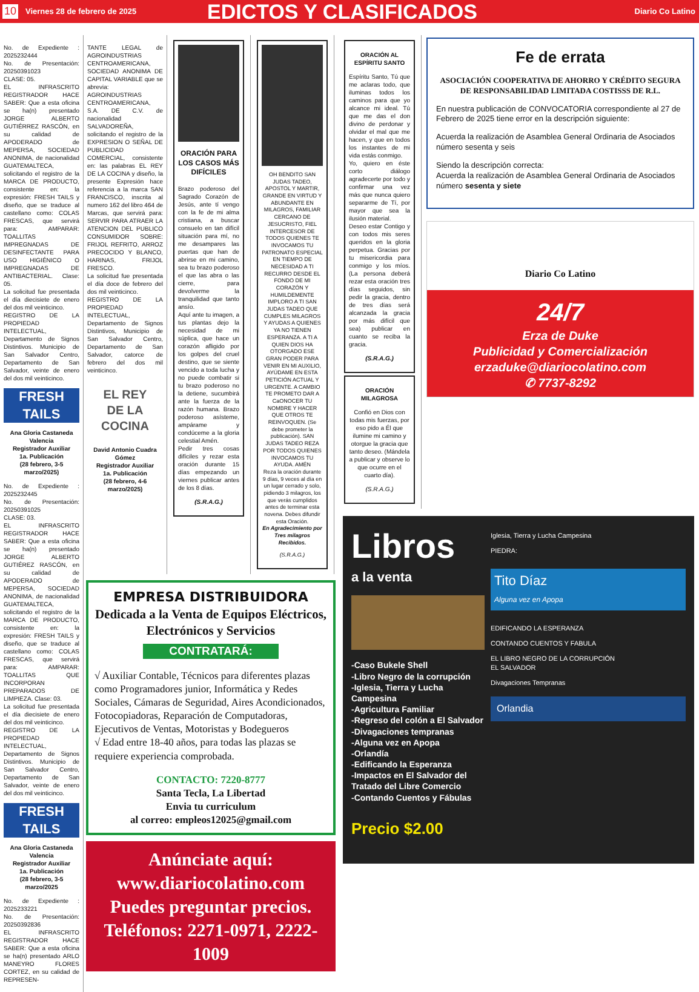10
Viernes 28 de febrero de 2025
EDICTOS Y CLASIFICADOS
Diario Co Latino
No. de Expediente : 2025232444
No. de Presentación: 20250391023
CLASE: 05.
EL INFRASCRITO REGISTRADOR HACE SABER: Que a esta oficina se ha(n) presentado JORGE ALBERTO GUTIÉRREZ RASCÓN, en su calidad de APODERADO de MEPERSA, SOCIEDAD ANONIMA, de nacionalidad GUATEMALTECA, solicitando el registro de la MARCA DE PRODUCTO, consistente en: la expresión: FRESH TAILS y diseño, que se traduce al castellano como: COLAS FRESCAS, que servirá para: AMPARAR: TOALLITAS IMPREGNADAS DE DESINFECTANTE PARA USO HIGIÉNICO O IMPREGNADAS DE ANTIBACTERIAL. Clase: 05.
La solicitud fue presentada el día diecisiete de enero del dos mil veinticinco.
REGISTRO DE LA PROPIEDAD INTELECTUAL, Departamento de Signos Distintivos. Municipio de San Salvador Centro, Departamento de San Salvador, veinte de enero del dos mil veinticinco.
FRESH TAILS
Ana Gloria Castaneda Valencia
Registrador Auxiliar
1a. Publicación
(28 febrero, 3-5 marzo/2025)
No. de Expediente : 2025232445
No. de Presentación: 20250391025
CLASE: 03.
EL INFRASCRITO REGISTRADOR HACE SABER: Que a esta oficina se ha(n) presentado JORGE ALBERTO GUTIÉREZ RASCÓN, en su calidad de APODERADO de MEPERSA, SOCIEDAD ANONIMA, de nacionalidad GUATEMALTECA, solicitando el registro de la MARCA DE PRODUCTO, consistente en: la expresión: FRESH TAILS y diseño, que se traduce al castellano como: COLAS FRESCAS, que servirá para: AMPARAR: TOALLITAS QUE INCORPORAN PREPARADOS DE LIMPIEZA. Clase: 03.
La solicitud fue presentada el día diecisiete de enero del dos mil veinticinco.
REGISTRO DE LA PROPIEDAD INTELECTUAL, Departamento de Signos Distintivos. Municipio de San Salvador Centro, Departamento de San Salvador, veinte de enero del dos mil veinticinco.
FRESH TAILS
Ana Gloria Castaneda Valencia
Registrador Auxiliar
1a. Publicación
(28 febrero, 3-5 marzo/2025
No. de Expediente : 2025233221
No. de Presentación: 20250392836
EL INFRASCRITO REGISTRADOR HACE SABER: Que a esta oficina se ha(n) presentado ARLO MANEYRO FLORES CORTEZ, en su calidad de REPRESEN-
TANTE LEGAL de AGROINDUSTRIAS CENTROAMERICANA, SOCIEDAD ANONIMA DE CAPITAL VARIABLE que se abrevia: AGROINDUSTRIAS CENTROAMERICANA, S.A. DE C.V. de nacionalidad SALVADOREÑA, solicitando el registro de la EXPRESION O SEÑAL DE PUBLICIDAD COMERCIAL, consistente en: las palabras EL REY DE LA COCINA y diseño, la presente Expresión hace referencia a la marca SAN FRANCISCO, inscrita al numero 162 del libro 464 de Marcas, que servirá para: SERVIR PARA ATRAER LA ATENCION DEL PUBLICO CONSUMIDOR SOBRE: FRIJOL REFRITO, ARROZ PRECOCIDO Y BLANCO, HARINAS, FRIJOL FRESCO.
La solicitud fue presentada el día doce de febrero del dos mil veinticinco.
REGISTRO DE LA PROPIEDAD INTELECTUAL, Departamento de Signos Distintivos, Municipio de San Salvador Centro, Departamento de San Salvador, catorce de febrero del dos mil veinticinco.
EL REY
DE LA COCINA
David Antonio Cuadra Gómez
Registrador Auxiliar
1a. Publicación
(28 febrero, 4-6 marzo/2025)
ORACIÓN PARA LOS CASOS MÁS DIFÍCILES
Brazo poderoso del Sagrado Corazón de Jesús, ante tí vengo con la fe de mi alma cristiana, a buscar consuelo en tan difícil situación para mí, no me desampares las puertas que han de abrirse en mi camino, sea tu brazo poderoso el que las abra o las cierre, para devolverme la tranquilidad que tanto ansío.
Aquí ante tu imagen, a tus plantas dejo la necesidad de mi súplica, que hace un corazón afligido por los golpes del cruel destino, que se siente vencido a toda lucha y no puede combatir si tu brazo poderoso no la detiene, sucumbirá ante la fuerza de la razón humana. Brazo poderoso asísteme, ampárame y condúceme a la gloria celestial Amén.
Pedir tres cosas difíciles y rezar esta oración durante 15 días empezando un viernes publicar antes de los 8 días.
(S.R.A.G.)
OH BENDITO SAN JUDAS TADEO, APOSTOL Y MARTIR, GRANDE EN VIRTUD Y ABUNDANTE EN MILAGROS, FAMILIAR CERCANO DE JESUCRISTO, FIEL INTERCESOR DE TODOS QUIENES TE INVOCAMOS TU PATRONATO ESPECIAL EN TIEMPO DE NECESIDAD A TI RECURRO DESDE EL FONDO DE MI CORAZÓN Y HUMILDEMENTE IMPLORO A TI SAN JUDAS TADEO QUE CUMPLES MILAGROS Y AYUDAS A QUIENES YA NO TIENEN ESPERANZA. A TI A QUIEN DIOS HA OTORGADO ESE GRAN PODER PARA VENIR EN MI AUXILIO, AYÚDAME EN ESTA PETICIÓN ACTUAL Y URGENTE. A CAMBIO TE PROMETO DAR A CaONOCER TU NOMBRE Y HACER QUE OTROS TE REINVOQUEN. (Se debe prometer la publicación). SAN JUDAS TADEO REZA POR TODOS QUIENES INVOCAMOS TU AYUDA. AMÉN
Reza la oración durante 9 días, 9 veces al día en un lugar cerrado y solo, pidiendo 3 milagros, los que verás cumplidos antes de terminar esta novena. Debes difundir esta Oración.
En Agradecimiento por Tres milagros Recibidos.
(S.R.A.G.)
EMPRESA DISTRIBUIDORA
Dedicada a la Venta de Equipos Eléctricos, Electrónicos y Servicios
CONTRATARÁ:
√ Auxiliar Contable, Técnicos para diferentes plazas como Programadores junior, Informática y Redes Sociales, Cámaras de Seguridad, Aires Acondicionados, Fotocopiadoras, Reparación de Computadoras, Ejecutivos de Ventas, Motoristas y Bodegueros
√ Edad entre 18-40 años, para todas las plazas se requiere experiencia comprobada.
CONTACTO: 7220-8777
Santa Tecla, La Libertad
Envia tu curriculum
al correo: empleos12025@gmail.com
Anúnciate aquí:
www.diariocolatino.com
Puedes preguntar precios.
Teléfonos: 2271-0971, 2222-1009
ORACIÓN AL ESPÍRITU SANTO
Espíritu Santo, Tú que me aclaras todo, que iluminas todos los caminos para que yo alcance mi ideal. Tú que me das el don divino de perdonar y olvidar el mal que me hacen, y que en todos los instantes de mi vida estás conmigo.
Yo, quiero en éste corto diálogo agradecerte por todo y confirmar una vez más que nunca quiero separarme de Tí, por mayor que sea la ilusión material.
Deseo estar Contigo y con todos mis seres queridos en la gloria perpetua. Gracias por tu misericordia para conmigo y los míos. (La persona deberá rezar esta oración tres días seguidos, sin pedir la gracia, dentro de tres días será alcanzada la gracia por más difícil que sea) publicar en cuanto se reciba la gracia.
(S.R.A.G.)
ORACIÓN MILAGROSA
Confió en Dios con todas mis fuerzas, por eso pido a Él que ilumine mi camino y otorgue la gracia que tanto deseo. (Mándela a publicar y observe lo que ocurre en el cuarto día).
(S.R.A.G.)
Fe de errata
ASOCIACIÓN COOPERATIVA DE AHORRO Y CRÉDITO SEGURA DE RESPONSABILIDAD LIMITADA COSTISSS DE R.L.
En nuestra publicación de CONVOCATORIA correspondiente al 27 de Febrero de 2025 tiene error en la descripción siguiente:
Acuerda la realización de Asamblea General Ordinaria de Asociados número sesenta y seis
Siendo la descripción correcta:
Acuerda la realización de Asamblea General Ordinaria de Asociados número sesenta y siete
Diario Co Latino
24/7
Erza de Duke
Publicidad y Comercialización
erzaduke@diariocolatino.com
✆ 7737-8292
Libros
a la venta
-Caso Bukele Shell
-Libro Negro de la corrupción
-Iglesia, Tierra y Lucha Campesina
-Agricultura Familiar
-Regreso del colón a El Salvador
-Divagaciones tempranas
-Alguna vez en Apopa
-Orlandía
-Edificando la Esperanza
-Impactos en El Salvador del Tratado del Libre Comercio
-Contando Cuentos y Fábulas
Precio $2.00
Iglesia, Tierra y Lucha Campesina
PIEDRA:
Tito Díaz
Alguna vez en Apopa
EDIFICANDO LA ESPERANZA
CONTANDO CUENTOS Y FABULA
EL LIBRO NEGRO DE LA CORRUPCIÓN
EL SALVADOR
Divagaciones Tempranas
Orlandia